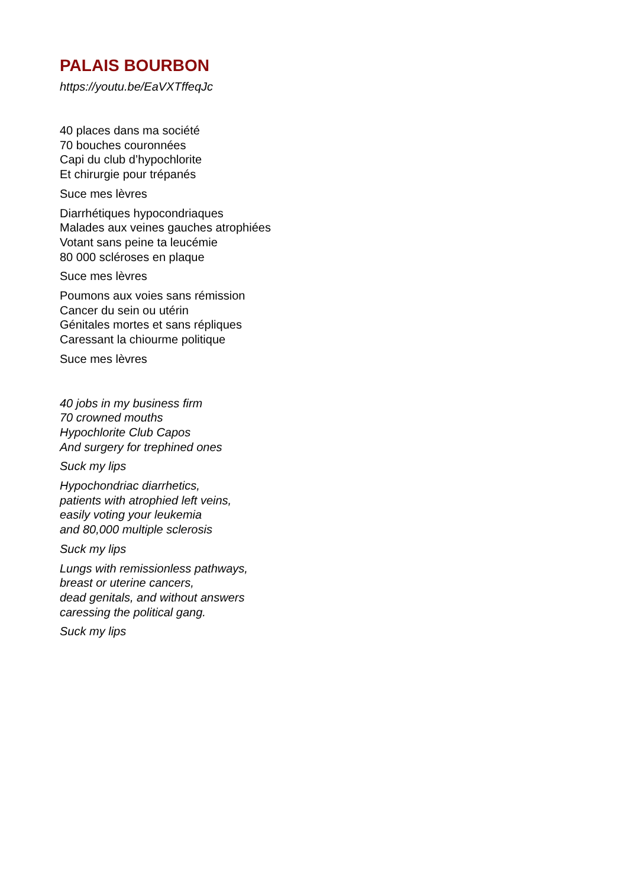PALAIS BOURBON
https://youtu.be/EaVXTffeqJc
40 places dans ma société
70 bouches couronnées
Capi du club d’hypochlorite
Et chirurgie pour trépanés
Suce mes lèvres
Diarrhétiques hypocondriaques
Malades aux veines gauches atrophiées
Votant sans peine ta leucémie
80 000 scléroses en plaque
Suce mes lèvres
Poumons aux voies sans rémission
Cancer du sein ou utérin
Génitales mortes et sans répliques
Caressant la chiourme politique
Suce mes lèvres
40 jobs in my business firm
70 crowned mouths
Hypochlorite Club Capos
And surgery for trephined ones
Suck my lips
Hypochondriac diarrhetics,
patients with atrophied left veins,
easily voting your leukemia
and 80,000 multiple sclerosis
Suck my lips
Lungs with remissionless pathways,
breast or uterine cancers,
dead genitals, and without answers
caressing the political gang.
Suck my lips